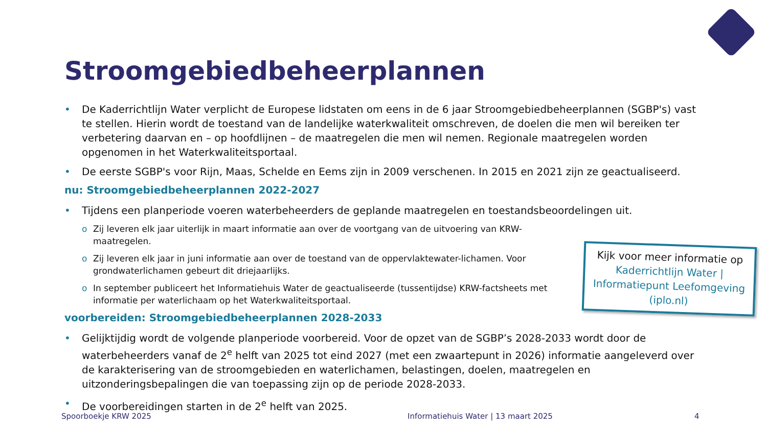Stroomgebiedbeheerplannen
De Kaderrichtlijn Water verplicht de Europese lidstaten om eens in de 6 jaar Stroomgebiedbeheerplannen (SGBP's) vast te stellen. Hierin wordt de toestand van de landelijke waterkwaliteit omschreven, de doelen die men wil bereiken ter verbetering daarvan en – op hoofdlijnen – de maatregelen die men wil nemen. Regionale maatregelen worden opgenomen in het Waterkwaliteitsportaal.
De eerste SGBP's voor Rijn, Maas, Schelde en Eems zijn in 2009 verschenen. In 2015 en 2021 zijn ze geactualiseerd.
nu: Stroomgebiedbeheerplannen 2022-2027
Tijdens een planperiode voeren waterbeheerders de geplande maatregelen en toestandsbeoordelingen uit.
o Zij leveren elk jaar uiterlijk in maart informatie aan over de voortgang van de uitvoering van KRW-maatregelen.
o Zij leveren elk jaar in juni informatie aan over de toestand van de oppervlaktewater-lichamen. Voor grondwaterlichamen gebeurt dit driejaarlijks.
o In september publiceert het Informatiehuis Water de geactualiseerde (tussentijdse) KRW-factsheets met informatie per waterlichaam op het Waterkwaliteitsportaal.
voorbereiden: Stroomgebiedbeheerplannen 2028-2033
Gelijktijdig wordt de volgende planperiode voorbereid. Voor de opzet van de SGBP’s 2028-2033 wordt door de waterbeheerders vanaf de 2<sup>e</sup> helft van 2025 tot eind 2027 (met een zwaartepunt in 2026) informatie aangeleverd over de karakterisering van de stroomgebieden en waterlichamen, belastingen, doelen, maatregelen en uitzonderingsbepalingen die van toepassing zijn op de periode 2028-2033.
De voorbereidingen starten in de 2<sup>e</sup> helft van 2025.
Kijk voor meer informatie op Kaderrichtlijn Water | Informatiepunt Leefomgeving (iplo.nl)
Spoorboekje KRW 2025
Informatiehuis Water | 13 maart 2025
4